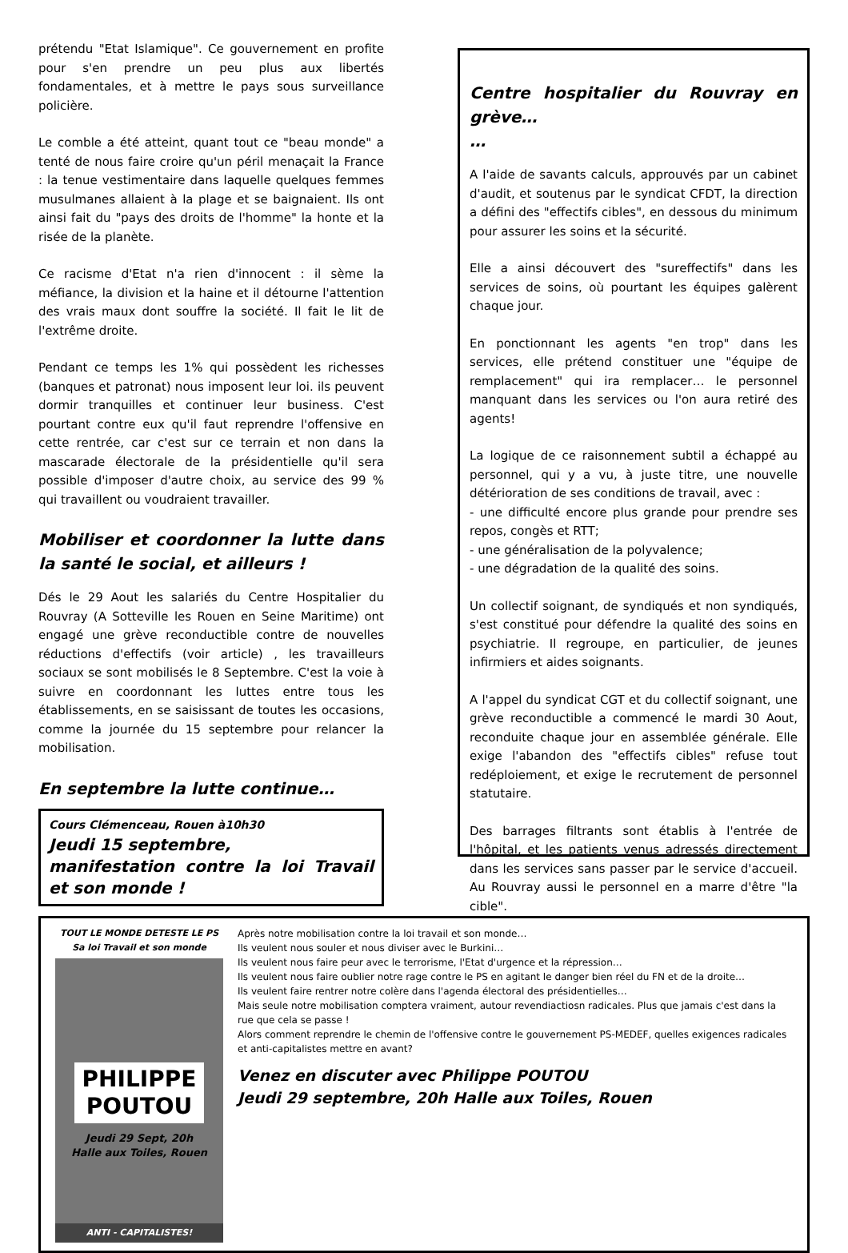prétendu "Etat Islamique". Ce gouvernement en profite pour s'en prendre un peu plus aux libertés fondamentales, et à mettre le pays sous surveillance policière.
Le comble a été atteint, quant tout ce "beau monde" a tenté de nous faire croire qu'un péril menaçait la France : la tenue vestimentaire dans laquelle quelques femmes musulmanes allaient à la plage et se baignaient. Ils ont ainsi fait du "pays des droits de l'homme" la honte et la risée de la planète.
Ce racisme d'Etat n'a rien d'innocent : il sème la méfiance, la division et la haine et il détourne l'attention des vrais maux dont souffre la société. Il fait le lit de l'extrême droite.
Pendant ce temps les 1% qui possèdent les richesses (banques et patronat) nous imposent leur loi. ils peuvent dormir tranquilles et continuer leur business. C'est pourtant contre eux qu'il faut reprendre l'offensive en cette rentrée, car c'est sur ce terrain et non dans la mascarade électorale de la présidentielle qu'il sera possible d'imposer d'autre choix, au service des 99 % qui travaillent ou voudraient travailler.
Mobiliser et coordonner la lutte dans la santé le social, et ailleurs !
Dés le 29 Aout les salariés du Centre Hospitalier du Rouvray (A Sotteville les Rouen en Seine Maritime) ont engagé une grève reconductible contre de nouvelles réductions d'effectifs (voir article) , les travailleurs sociaux se sont mobilisés le 8 Septembre. C'est la voie à suivre en coordonnant les luttes entre tous les établissements, en se saisissant de toutes les occasions, comme la journée du 15 septembre pour relancer la mobilisation.
En septembre la lutte continue…
Cours Clémenceau, Rouen à10h30
Jeudi 15 septembre,
manifestation contre la loi Travail et son monde !
Centre hospitalier du Rouvray en grève…
…
A l'aide de savants calculs, approuvés par un cabinet d'audit, et soutenus par le syndicat CFDT, la direction a défini des "effectifs cibles", en dessous du minimum pour assurer les soins et la sécurité.
Elle a ainsi découvert des "sureffectifs" dans les services de soins, où pourtant les équipes galèrent chaque jour.
En ponctionnant les agents "en trop" dans les services, elle prétend constituer une "équipe de remplacement" qui ira remplacer… le personnel manquant dans les services ou l'on aura retiré des agents!
La logique de ce raisonnement subtil a échappé au personnel, qui y a vu, à juste titre, une nouvelle détérioration de ses conditions de travail, avec :
- une difficulté encore plus grande pour prendre ses repos, congès et RTT;
- une généralisation de la polyvalence;
- une dégradation de la qualité des soins.
Un collectif soignant, de syndiqués et non syndiqués, s'est constitué pour défendre la qualité des soins en psychiatrie. Il regroupe, en particulier, de jeunes infirmiers et aides soignants.
A l'appel du syndicat CGT et du collectif soignant, une grève reconductible a commencé le mardi 30 Aout, reconduite chaque jour en assemblée générale. Elle exige l'abandon des "effectifs cibles" refuse tout redéploiement, et exige le recrutement de personnel statutaire.
Des barrages filtrants sont établis à l'entrée de l'hôpital, et les patients venus adressés directement dans les services sans passer par le service d'accueil. Au Rouvray aussi le personnel en a marre d'être "la cible".
TOUT LE MONDE DETESTE LE PS
Sa loi Travail et son monde
PHILIPPE
POUTOU
Jeudi 29 Sept, 20h
Halle aux Toiles, Rouen
ANTI - CAPITALISTES!
Après notre mobilisation contre la loi travail et son monde…
Ils veulent nous souler et nous diviser avec le Burkini…
Ils veulent nous faire peur avec le terrorisme, l'Etat d'urgence et la répression…
Ils veulent nous faire oublier notre rage contre le PS en agitant le danger bien réel du FN et de la droite…
Ils veulent faire rentrer notre colère dans l'agenda électoral des présidentielles…
Mais seule notre mobilisation comptera vraiment, autour revendiactiosn radicales. Plus que jamais c'est dans la rue que cela se passe !
Alors comment reprendre le chemin de l'offensive contre le gouvernement PS-MEDEF, quelles exigences radicales et anti-capitalistes mettre en avant?
Venez en discuter avec Philippe POUTOU
Jeudi 29 septembre, 20h Halle aux Toiles, Rouen